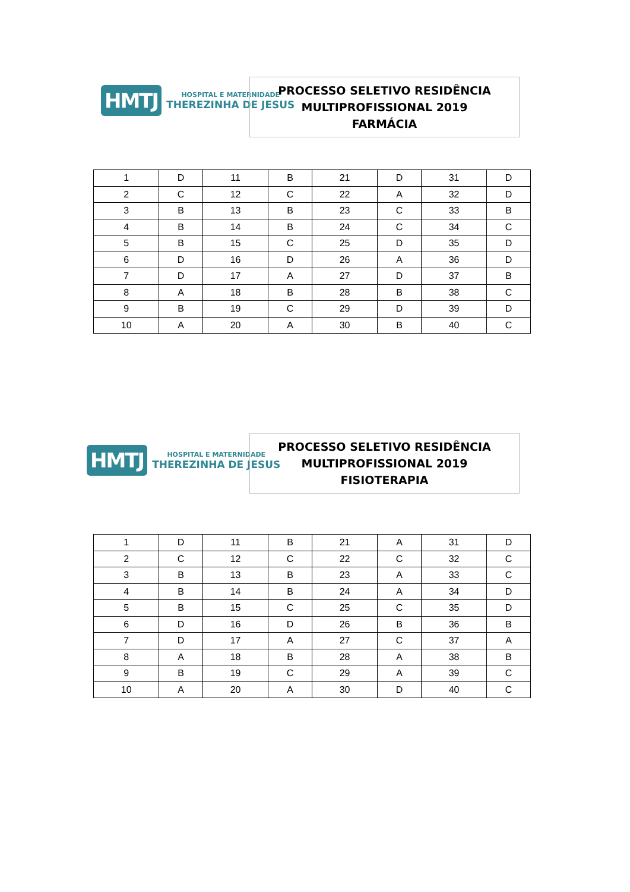HMTJ
HOSPITAL E MATERNIDADE
THEREZINHA DE JESUS
PROCESSO SELETIVO RESIDÊNCIA
MULTIPROFISSIONAL 2019
FARMÁCIA
| 1 | D | 11 | B | 21 | D | 31 | D |
| 2 | C | 12 | C | 22 | A | 32 | D |
| 3 | B | 13 | B | 23 | C | 33 | B |
| 4 | B | 14 | B | 24 | C | 34 | C |
| 5 | B | 15 | C | 25 | D | 35 | D |
| 6 | D | 16 | D | 26 | A | 36 | D |
| 7 | D | 17 | A | 27 | D | 37 | B |
| 8 | A | 18 | B | 28 | B | 38 | C |
| 9 | B | 19 | C | 29 | D | 39 | D |
| 10 | A | 20 | A | 30 | B | 40 | C |
HMTJ
HOSPITAL E MATERNIDADE
THEREZINHA DE JESUS
PROCESSO SELETIVO RESIDÊNCIA
MULTIPROFISSIONAL 2019
FISIOTERAPIA
| 1 | D | 11 | B | 21 | A | 31 | D |
| 2 | C | 12 | C | 22 | C | 32 | C |
| 3 | B | 13 | B | 23 | A | 33 | C |
| 4 | B | 14 | B | 24 | A | 34 | D |
| 5 | B | 15 | C | 25 | C | 35 | D |
| 6 | D | 16 | D | 26 | B | 36 | B |
| 7 | D | 17 | A | 27 | C | 37 | A |
| 8 | A | 18 | B | 28 | A | 38 | B |
| 9 | B | 19 | C | 29 | A | 39 | C |
| 10 | A | 20 | A | 30 | D | 40 | C |